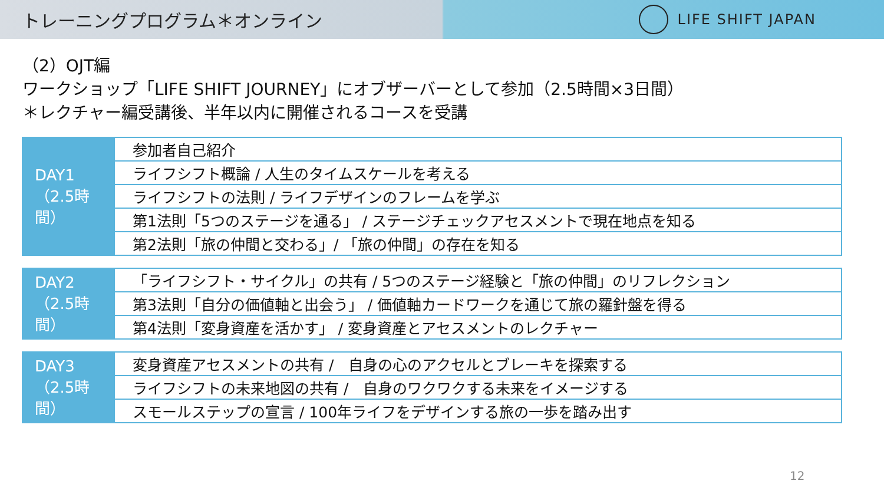トレーニングプログラム＊オンライン
LIFE SHIFT JAPAN
（2）OJT編
ワークショップ「LIFE SHIFT JOURNEY」にオブザーバーとして参加（2.5時間×3日間）
＊レクチャー編受講後、半年以内に開催されるコースを受講
| DAY1 （2.5時間） | 参加者自己紹介 |
| | ライフシフト概論 / 人生のタイムスケールを考える |
| | ライフシフトの法則 / ライフデザインのフレームを学ぶ |
| | 第1法則「5つのステージを通る」 / ステージチェックアセスメントで現在地点を知る |
| | 第2法則「旅の仲間と交わる」/ 「旅の仲間」の存在を知る |
| DAY2 （2.5時間） | 「ライフシフト・サイクル」の共有 / 5つのステージ経験と「旅の仲間」のリフレクション |
| | 第3法則「自分の価値軸と出会う」 / 価値軸カードワークを通じて旅の羅針盤を得る |
| | 第4法則「変身資産を活かす」 / 変身資産とアセスメントのレクチャー |
| DAY3 （2.5時間） | 変身資産アセスメントの共有 / 自身の心のアクセルとブレーキを探索する |
| | ライフシフトの未来地図の共有 / 自身のワクワクする未来をイメージする |
| | スモールステップの宣言 / 100年ライフをデザインする旅の一歩を踏み出す |
12